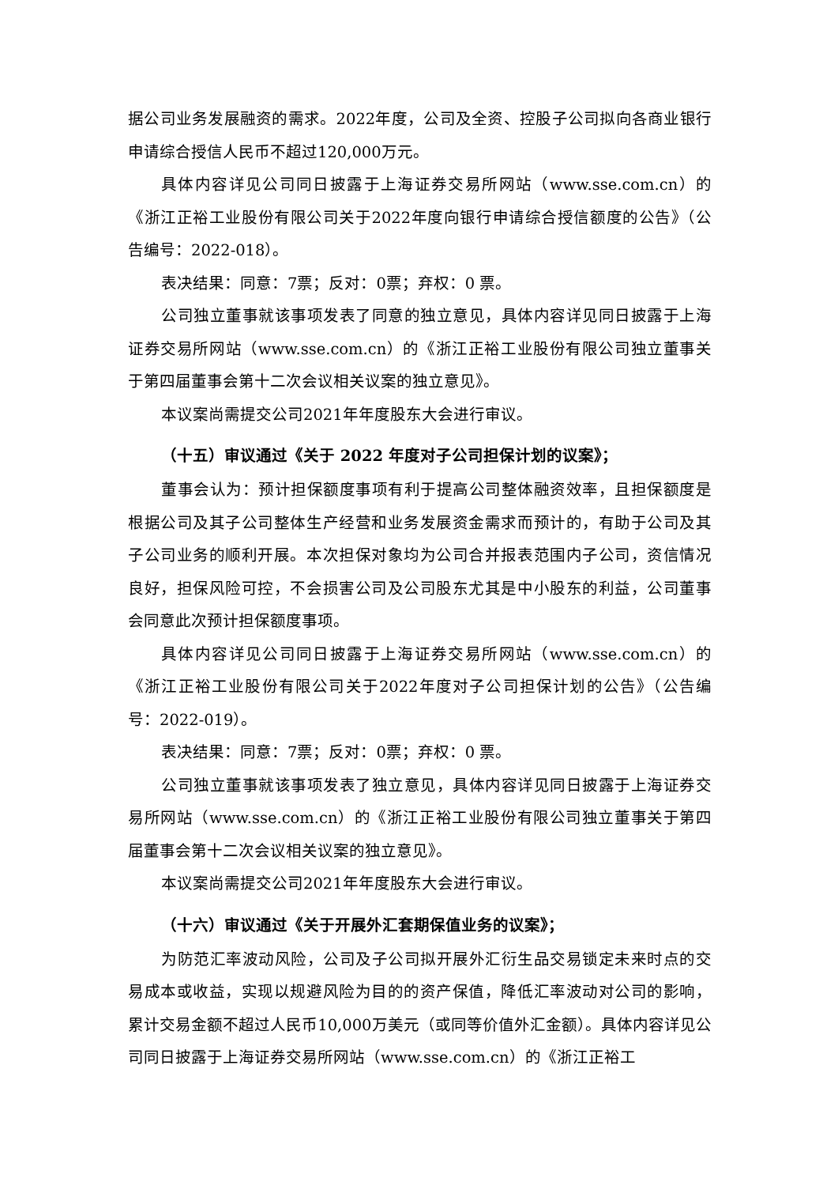据公司业务发展融资的需求。2022年度，公司及全资、控股子公司拟向各商业银行申请综合授信人民币不超过120,000万元。
具体内容详见公司同日披露于上海证券交易所网站（www.sse.com.cn）的《浙江正裕工业股份有限公司关于2022年度向银行申请综合授信额度的公告》（公告编号：2022-018）。
表决结果：同意：7票；反对：0票；弃权：0 票。
公司独立董事就该事项发表了同意的独立意见，具体内容详见同日披露于上海证券交易所网站（www.sse.com.cn）的《浙江正裕工业股份有限公司独立董事关于第四届董事会第十二次会议相关议案的独立意见》。
本议案尚需提交公司2021年年度股东大会进行审议。
（十五）审议通过《关于 2022 年度对子公司担保计划的议案》；
董事会认为：预计担保额度事项有利于提高公司整体融资效率，且担保额度是根据公司及其子公司整体生产经营和业务发展资金需求而预计的，有助于公司及其子公司业务的顺利开展。本次担保对象均为公司合并报表范围内子公司，资信情况良好，担保风险可控，不会损害公司及公司股东尤其是中小股东的利益，公司董事会同意此次预计担保额度事项。
具体内容详见公司同日披露于上海证券交易所网站（www.sse.com.cn）的《浙江正裕工业股份有限公司关于2022年度对子公司担保计划的公告》（公告编号：2022-019）。
表决结果：同意：7票；反对：0票；弃权：0 票。
公司独立董事就该事项发表了独立意见，具体内容详见同日披露于上海证券交易所网站（www.sse.com.cn）的《浙江正裕工业股份有限公司独立董事关于第四届董事会第十二次会议相关议案的独立意见》。
本议案尚需提交公司2021年年度股东大会进行审议。
（十六）审议通过《关于开展外汇套期保值业务的议案》；
为防范汇率波动风险，公司及子公司拟开展外汇衍生品交易锁定未来时点的交易成本或收益，实现以规避风险为目的的资产保值，降低汇率波动对公司的影响，累计交易金额不超过人民币10,000万美元（或同等价值外汇金额）。具体内容详见公司同日披露于上海证券交易所网站（www.sse.com.cn）的《浙江正裕工